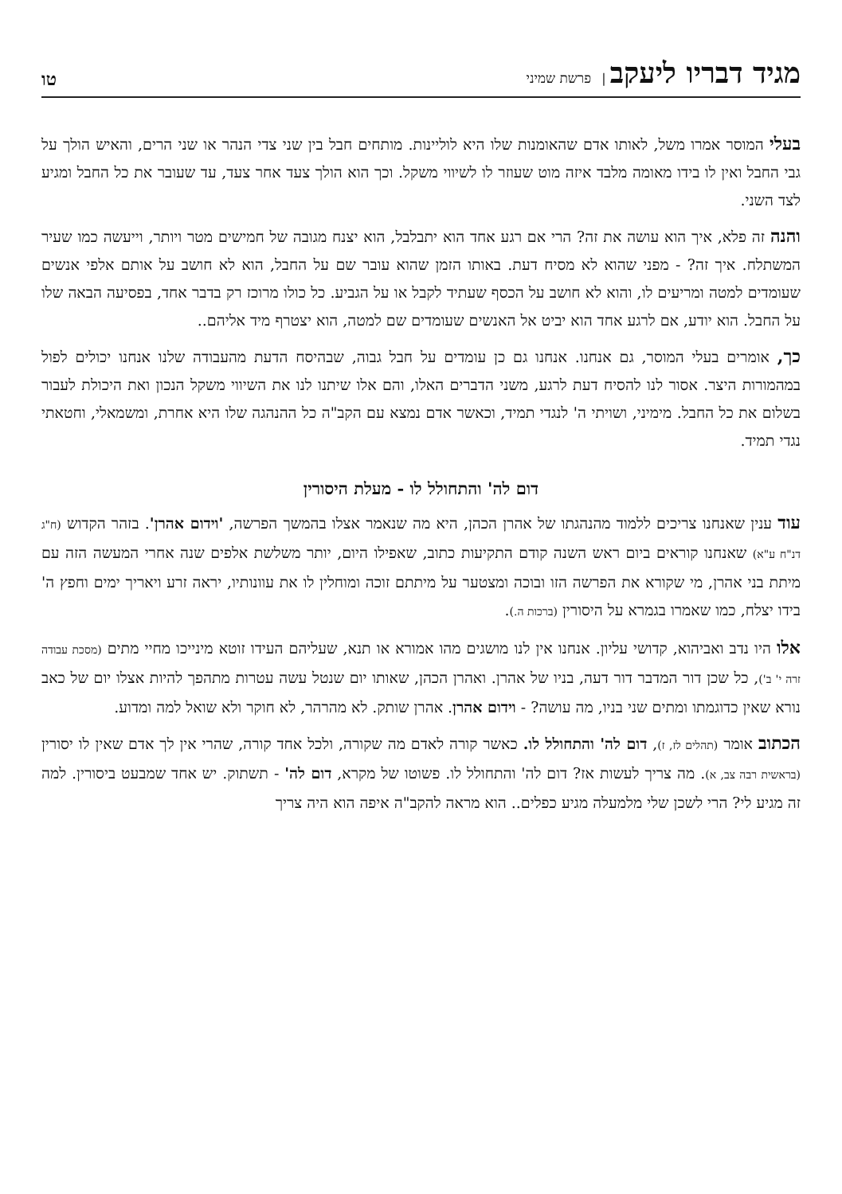מגיד דבריו ליעקב | פרשת שמיני
טו
בעלי המוסר אמרו משל, לאותו אדם שהאומנות שלו היא לוליינות. מותחים חבל בין שני צדי הנהר או שני הרים, והאיש הולך על גבי החבל ואין לו בידו מאומה מלבד איזה מוט שעוזר לו לשיווי משקל. וכך הוא הולך צעד אחר צעד, עד שעובר את כל החבל ומגיע לצד השני.
והנה זה פלא, איך הוא עושה את זה? הרי אם רגע אחד הוא יתבלבל, הוא יצנח מגובה של חמישים מטר ויותר, וייעשה כמו שעיר המשתלח. איך זה? - מפני שהוא לא מסיח דעת. באותו הזמן שהוא עובר שם על החבל, הוא לא חושב על אותם אלפי אנשים שעומדים למטה ומריעים לו, והוא לא חושב על הכסף שעתיד לקבל או על הגביע. כל כולו מרוכז רק בדבר אחד, בפסיעה הבאה שלו על החבל. הוא יודע, אם לרגע אחד הוא יביט אל האנשים שעומדים שם למטה, הוא יצטרף מיד אליהם..
כך, אומרים בעלי המוסר, גם אנחנו. אנחנו גם כן עומדים על חבל גבוה, שבהיסח הדעת מהעבודה שלנו אנחנו יכולים לפול במהמורות היצר. אסור לנו להסיח דעת לרגע, משני הדברים האלו, והם אלו שיתנו לנו את השיווי משקל הנכון ואת היכולת לעבור בשלום את כל החבל. מימיני, ושויתי ה' לנגדי תמיד, וכאשר אדם נמצא עם הקב"ה כל ההנהגה שלו היא אחרת, ומשמאלי, וחטאתי נגדי תמיד.
דום לה' והתחולל לו - מעלת היסורין
עוד ענין שאנחנו צריכים ללמוד מהנהגתו של אהרן הכהן, היא מה שנאמר אצלו בהמשך הפרשה, 'וידום אהרן'. בזהר הקדוש (ח"ג דנ"ח ע"א) שאנחנו קוראים ביום ראש השנה קודם התקיעות כתוב, שאפילו היום, יותר משלשת אלפים שנה אחרי המעשה הזה עם מיתת בני אהרן, מי שקורא את הפרשה הזו ובוכה ומצטער על מיתתם זוכה ומוחלין לו את עוונותיו, יראה זרע ויאריך ימים וחפץ ה' בידו יצלח, כמו שאמרו בגמרא על היסורין (ברכות ה.).
אלו היו נדב ואביהוא, קדושי עליון. אנחנו אין לנו מושגים מהו אמורא או תנא, שעליהם העידו זוטא מינייכו מחיי מתים (מסכת עבודה זרה י' ב'), כל שכן דור המדבר דור דעה, בניו של אהרן. ואהרן הכהן, שאותו יום שנטל עשה עטרות מתהפך להיות אצלו יום של כאב נורא שאין כדוגמתו ומתים שני בניו, מה עושה? - וידום אהרן. אהרן שותק. לא מהרהר, לא חוקר ולא שואל למה ומדוע.
הכתוב אומר (תהלים לז, ז), דום לה' והתחולל לו. כאשר קורה לאדם מה שקורה, ולכל אחד קורה, שהרי אין לך אדם שאין לו יסורין (בראשית רבה צב, א). מה צריך לעשות אז? דום לה' והתחולל לו. פשוטו של מקרא, דום לה' - תשתוק. יש אחד שמבעט ביסורין. למה זה מגיע לי? הרי לשכן שלי מלמעלה מגיע כפלים.. הוא מראה להקב"ה איפה הוא היה צריך